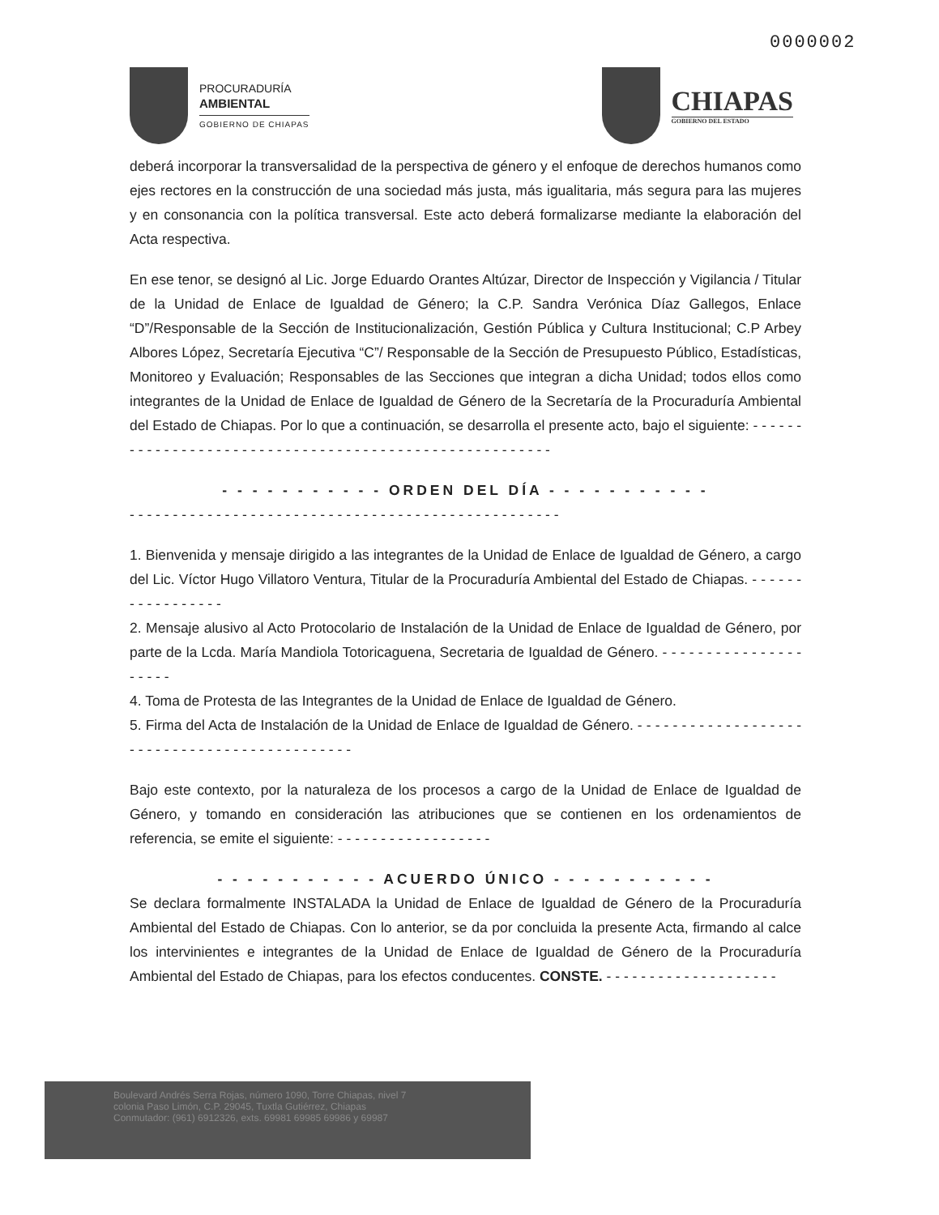0000002
PROCURADURÍA
AMBIENTAL
GOBIERNO DE CHIAPAS
CHIAPAS
GOBIERNO DEL ESTADO
deberá incorporar la transversalidad de la perspectiva de género y el enfoque de derechos humanos como ejes rectores en la construcción de una sociedad más justa, más igualitaria, más segura para las mujeres y en consonancia con la política transversal. Este acto deberá formalizarse mediante la elaboración del Acta respectiva.
En ese tenor, se designó al Lic. Jorge Eduardo Orantes Altúzar, Director de Inspección y Vigilancia / Titular de la Unidad de Enlace de Igualdad de Género; la C.P. Sandra Verónica Díaz Gallegos, Enlace “D”/Responsable de la Sección de Institucionalización, Gestión Pública y Cultura Institucional; C.P Arbey Albores López, Secretaría Ejecutiva “C”/ Responsable de la Sección de Presupuesto Público, Estadísticas, Monitoreo y Evaluación; Responsables de las Secciones que integran a dicha Unidad; todos ellos como integrantes de la Unidad de Enlace de Igualdad de Género de la Secretaría de la Procuraduría Ambiental del Estado de Chiapas. Por lo que a continuación, se desarrolla el presente acto, bajo el siguiente: - - - - - - - - - - - - - - - - - - - - - - - - - - - - - - - - - - - - - - - - - - - - - - - - - - - - - - -
- - - - - - - - - - - ORDEN DEL DÍA - - - - - - - - - - -
- - - - - - - - - - - - - - - - - - - - - - - - - - - - - - - - - - - - - - - - - - - - - - - - - -
1. Bienvenida y mensaje dirigido a las integrantes de la Unidad de Enlace de Igualdad de Género, a cargo del Lic. Víctor Hugo Villatoro Ventura, Titular de la Procuraduría Ambiental del Estado de Chiapas. - - - - - - - - - - - - - - - - -
2. Mensaje alusivo al Acto Protocolario de Instalación de la Unidad de Enlace de Igualdad de Género, por parte de la Lcda. María Mandiola Totoricaguena, Secretaria de Igualdad de Género. - - - - - - - - - - - - - - - - - - - - -
4. Toma de Protesta de las Integrantes de la Unidad de Enlace de Igualdad de Género.
5. Firma del Acta de Instalación de la Unidad de Enlace de Igualdad de Género. - - - - - - - - - - - - - - - - - - - - - - - - - - - - - - - - - - - - - - - - - - - - -
Bajo este contexto, por la naturaleza de los procesos a cargo de la Unidad de Enlace de Igualdad de Género, y tomando en consideración las atribuciones que se contienen en los ordenamientos de referencia, se emite el siguiente: - - - - - - - - - - - - - - - - - -
- - - - - - - - - - - ACUERDO ÚNICO - - - - - - - - - - -
Se declara formalmente INSTALADA la Unidad de Enlace de Igualdad de Género de la Procuraduría Ambiental del Estado de Chiapas. Con lo anterior, se da por concluida la presente Acta, firmando al calce los intervinientes e integrantes de la Unidad de Enlace de Igualdad de Género de la Procuraduría Ambiental del Estado de Chiapas, para los efectos conducentes. CONSTE. - - - - - - - - - - - - - - - - - - - -
Boulevard Andrés Serra Rojas, número 1090, Torre Chiapas, nivel 7
colonia Paso Limón, C.P. 29045, Tuxtla Gutiérrez, Chiapas
Conmutador: (961) 6912326, exts. 69981 69985 69986 y 69987